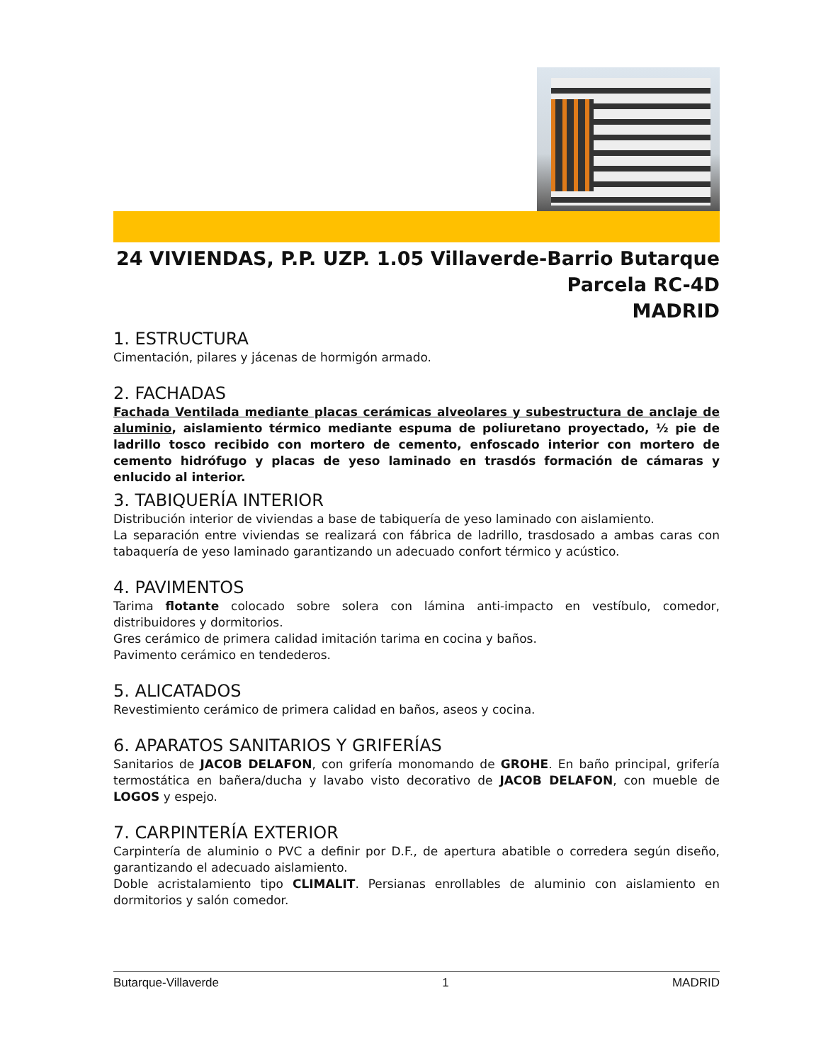24 VIVIENDAS, P.P. UZP. 1.05 Villaverde-Barrio Butarque
Parcela RC-4D
MADRID
1. ESTRUCTURA
Cimentación, pilares y jácenas de hormigón armado.
2. FACHADAS
Fachada Ventilada mediante placas cerámicas alveolares y subestructura de anclaje de aluminio, aislamiento térmico mediante espuma de poliuretano proyectado, ½ pie de ladrillo tosco recibido con mortero de cemento, enfoscado interior con mortero de cemento hidrófugo y placas de yeso laminado en trasdós formación de cámaras y enlucido al interior.
3. TABIQUERÍA INTERIOR
Distribución interior de viviendas a base de tabiquería de yeso laminado con aislamiento.
La separación entre viviendas se realizará con fábrica de ladrillo, trasdosado a ambas caras con tabaquería de yeso laminado garantizando un adecuado confort térmico y acústico.
4. PAVIMENTOS
Tarima flotante colocado sobre solera con lámina anti-impacto en vestíbulo, comedor, distribuidores y dormitorios.
Gres cerámico de primera calidad imitación tarima en cocina y baños.
Pavimento cerámico en tendederos.
5. ALICATADOS
Revestimiento cerámico de primera calidad en baños, aseos y cocina.
6. APARATOS SANITARIOS Y GRIFERÍAS
Sanitarios de JACOB DELAFON, con grifería monomando de GROHE. En baño principal, grifería termostática en bañera/ducha y lavabo visto decorativo de JACOB DELAFON, con mueble de LOGOS y espejo.
7. CARPINTERÍA EXTERIOR
Carpintería de aluminio o PVC a definir por D.F., de apertura abatible o corredera según diseño, garantizando el adecuado aislamiento.
Doble acristalamiento tipo CLIMALIT. Persianas enrollables de aluminio con aislamiento en dormitorios y salón comedor.
Butarque-Villaverde 1 MADRID